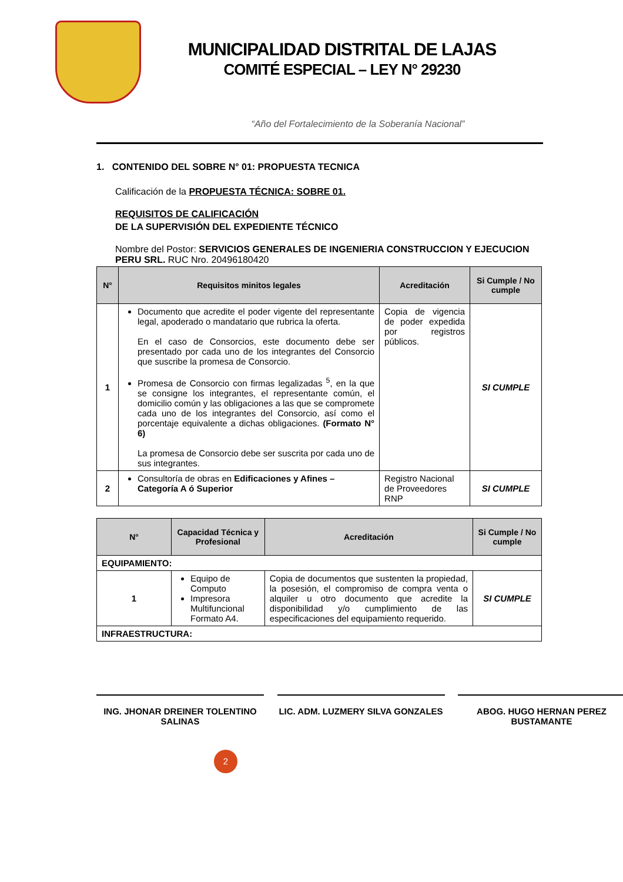MUNICIPALIDAD DISTRITAL DE LAJAS
COMITÉ ESPECIAL – LEY N° 29230
“Año del Fortalecimiento de la Soberanía Nacional”
1. CONTENIDO DEL SOBRE N° 01: PROPUESTA TECNICA
Calificación de la PROPUESTA TÉCNICA: SOBRE 01.
REQUISITOS DE CALIFICACIÓN
DE LA SUPERVISIÓN DEL EXPEDIENTE TÉCNICO
Nombre del Postor: SERVICIOS GENERALES DE INGENIERIA CONSTRUCCION Y EJECUCION PERU SRL. RUC Nro. 20496180420
| N° | Requisitos minitos legales | Acreditación | Si Cumple / No cumple |
| --- | --- | --- | --- |
| 1 | Documento que acredite el poder vigente del representante legal, apoderado o mandatario que rubrica la oferta. En el caso de Consorcios, este documento debe ser presentado por cada uno de los integrantes del Consorcio que suscribe la promesa de Consorcio. Promesa de Consorcio con firmas legalizadas <sup>5</sup>, en la que se consigne los integrantes, el representante común, el domicilio común y las obligaciones a las que se compromete cada uno de los integrantes del Consorcio, así como el porcentaje equivalente a dichas obligaciones. (Formato N° 6) La promesa de Consorcio debe ser suscrita por cada uno de sus integrantes. | Copia de vigencia de poder expedida por registros públicos. | SI CUMPLE |
| 2 | Consultoría de obras en Edificaciones y Afines – Categoría A ó Superior | Registro Nacional de Proveedores RNP | SI CUMPLE |
| N° | Capacidad Técnica y Profesional | Acreditación | Si Cumple / No cumple |
| --- | --- | --- | --- |
| EQUIPAMIENTO: | | | |
| 1 | Equipo de Computo Impresora Multifuncional Formato A4. | Copia de documentos que sustenten la propiedad, la posesión, el compromiso de compra venta o alquiler u otro documento que acredite la disponibilidad y/o cumplimiento de las especificaciones del equipamiento requerido. | SI CUMPLE |
| INFRAESTRUCTURA: | | | |
ING. JHONAR DREINER TOLENTINO SALINAS
LIC. ADM. LUZMERY SILVA GONZALES
ABOG. HUGO HERNAN PEREZ BUSTAMANTE
2